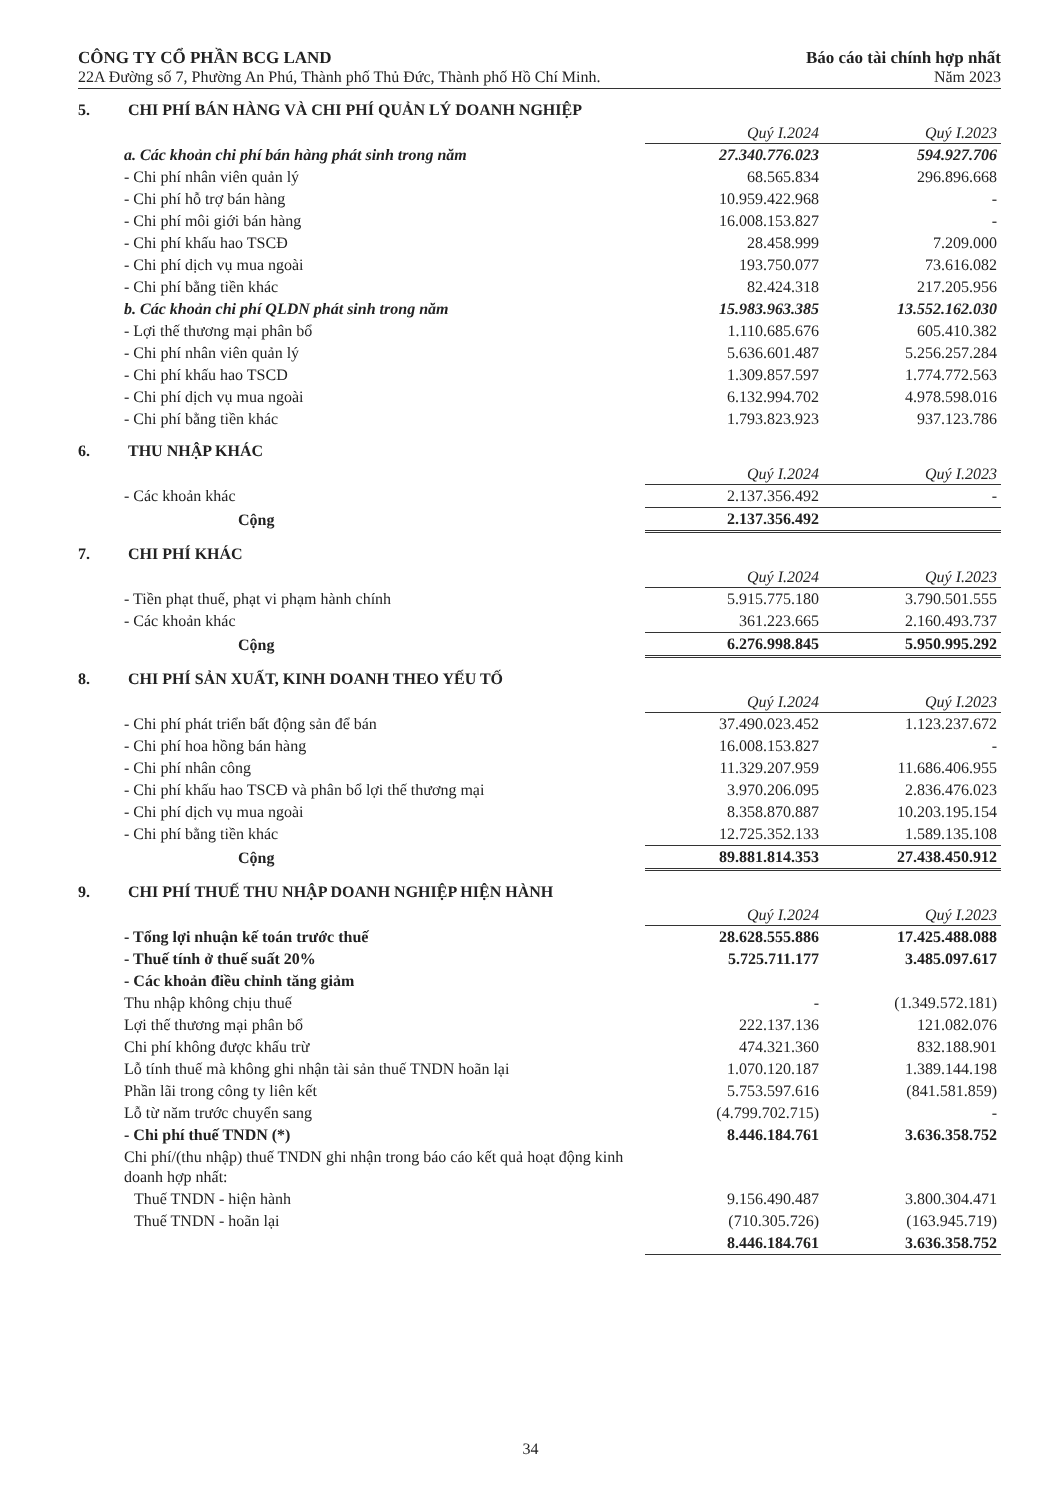CÔNG TY CỔ PHẦN BCG LAND
22A Đường số 7, Phường An Phú, Thành phố Thủ Đức, Thành phố Hồ Chí Minh.
Báo cáo tài chính hợp nhất
Năm 2023
5. CHI PHÍ BÁN HÀNG VÀ CHI PHÍ QUẢN LÝ DOANH NGHIỆP
| | Quý I.2024 | Quý I.2023 |
| a. Các khoản chi phí bán hàng phát sinh trong năm | 27.340.776.023 | 594.927.706 |
| - Chi phí nhân viên quản lý | 68.565.834 | 296.896.668 |
| - Chi phí hỗ trợ bán hàng | 10.959.422.968 | - |
| - Chi phí môi giới bán hàng | 16.008.153.827 | - |
| - Chi phí khấu hao TSCĐ | 28.458.999 | 7.209.000 |
| - Chi phí dịch vụ mua ngoài | 193.750.077 | 73.616.082 |
| - Chi phí bằng tiền khác | 82.424.318 | 217.205.956 |
| b. Các khoản chi phí QLDN phát sinh trong năm | 15.983.963.385 | 13.552.162.030 |
| - Lợi thế thương mại phân bổ | 1.110.685.676 | 605.410.382 |
| - Chi phí nhân viên quản lý | 5.636.601.487 | 5.256.257.284 |
| - Chi phí khấu hao TSCD | 1.309.857.597 | 1.774.772.563 |
| - Chi phí dịch vụ mua ngoài | 6.132.994.702 | 4.978.598.016 |
| - Chi phí bằng tiền khác | 1.793.823.923 | 937.123.786 |
6. THU NHẬP KHÁC
| | Quý I.2024 | Quý I.2023 |
| - Các khoản khác | 2.137.356.492 | - |
| Cộng | 2.137.356.492 | |
7. CHI PHÍ KHÁC
| | Quý I.2024 | Quý I.2023 |
| - Tiền phạt thuế, phạt vi phạm hành chính | 5.915.775.180 | 3.790.501.555 |
| - Các khoản khác | 361.223.665 | 2.160.493.737 |
| Cộng | 6.276.998.845 | 5.950.995.292 |
8. CHI PHÍ SẢN XUẤT, KINH DOANH THEO YẾU TỐ
| | Quý I.2024 | Quý I.2023 |
| - Chi phí phát triển bất động sản để bán | 37.490.023.452 | 1.123.237.672 |
| - Chi phí hoa hồng bán hàng | 16.008.153.827 | - |
| - Chi phí nhân công | 11.329.207.959 | 11.686.406.955 |
| - Chi phí khấu hao TSCĐ và phân bổ lợi thế thương mại | 3.970.206.095 | 2.836.476.023 |
| - Chi phí dịch vụ mua ngoài | 8.358.870.887 | 10.203.195.154 |
| - Chi phí bằng tiền khác | 12.725.352.133 | 1.589.135.108 |
| Cộng | 89.881.814.353 | 27.438.450.912 |
9. CHI PHÍ THUẾ THU NHẬP DOANH NGHIỆP HIỆN HÀNH
| | Quý I.2024 | Quý I.2023 |
| - Tổng lợi nhuận kế toán trước thuế | 28.628.555.886 | 17.425.488.088 |
| - Thuế tính ở thuế suất 20% | 5.725.711.177 | 3.485.097.617 |
| - Các khoản điều chỉnh tăng giảm | | |
| Thu nhập không chịu thuế | - | (1.349.572.181) |
| Lợi thế thương mại phân bổ | 222.137.136 | 121.082.076 |
| Chi phí không được khấu trừ | 474.321.360 | 832.188.901 |
| Lỗ tính thuế mà không ghi nhận tài sản thuế TNDN hoãn lại | 1.070.120.187 | 1.389.144.198 |
| Phần lãi trong công ty liên kết | 5.753.597.616 | (841.581.859) |
| Lỗ từ năm trước chuyển sang | (4.799.702.715) | - |
| - Chi phí thuế TNDN (*) | 8.446.184.761 | 3.636.358.752 |
| Chi phí/(thu nhập) thuế TNDN ghi nhận trong báo cáo kết quả hoạt động kinh doanh hợp nhất: | | |
| Thuế TNDN - hiện hành | 9.156.490.487 | 3.800.304.471 |
| Thuế TNDN - hoãn lại | (710.305.726) | (163.945.719) |
| | 8.446.184.761 | 3.636.358.752 |
34